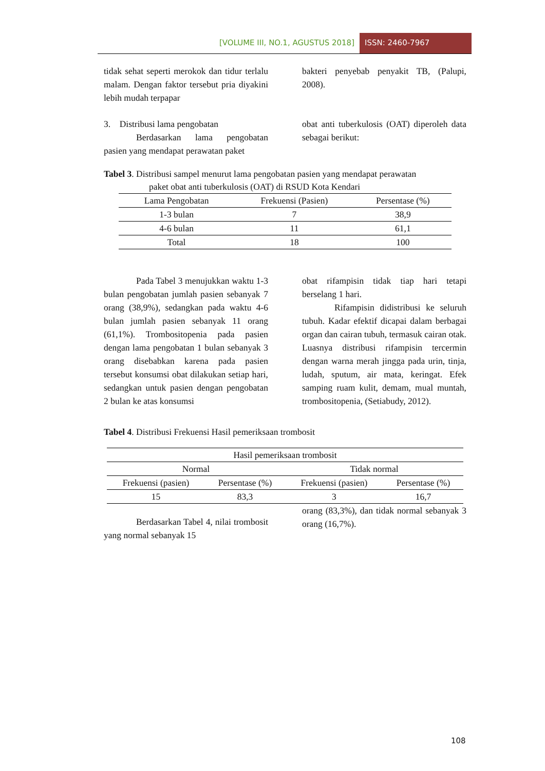[VOLUME III, NO.1, AGUSTUS 2018] ISSN: 2460-7967
tidak sehat seperti merokok dan tidur terlalu malam. Dengan faktor tersebut pria diyakini lebih mudah terpapar
bakteri penyebab penyakit TB, (Palupi, 2008).
3. Distribusi lama pengobatan
Berdasarkan lama pengobatan pasien yang mendapat perawatan paket
obat anti tuberkulosis (OAT) diperoleh data sebagai berikut:
Tabel 3. Distribusi sampel menurut lama pengobatan pasien yang mendapat perawatan
paket obat anti tuberkulosis (OAT) di RSUD Kota Kendari
| Lama Pengobatan | Frekuensi (Pasien) | Persentase (%) |
| --- | --- | --- |
| 1-3 bulan | 7 | 38,9 |
| 4-6 bulan | 11 | 61,1 |
| Total | 18 | 100 |
Pada Tabel 3 menujukkan waktu 1-3 bulan pengobatan jumlah pasien sebanyak 7 orang (38,9%), sedangkan pada waktu 4-6 bulan jumlah pasien sebanyak 11 orang (61,1%). Trombositopenia pada pasien dengan lama pengobatan 1 bulan sebanyak 3 orang disebabkan karena pada pasien tersebut konsumsi obat dilakukan setiap hari, sedangkan untuk pasien dengan pengobatan 2 bulan ke atas konsumsi
obat rifampisin tidak tiap hari tetapi berselang 1 hari.
Rifampisin didistribusi ke seluruh tubuh. Kadar efektif dicapai dalam berbagai organ dan cairan tubuh, termasuk cairan otak. Luasnya distribusi rifampisin tercermin dengan warna merah jingga pada urin, tinja, ludah, sputum, air mata, keringat. Efek samping ruam kulit, demam, mual muntah, trombositopenia, (Setiabudy, 2012).
Tabel 4. Distribusi Frekuensi Hasil pemeriksaan trombosit
| Hasil pemeriksaan trombosit | | | |
| --- | --- | --- | --- |
| Normal | | Tidak normal | |
| Frekuensi (pasien) | Persentase (%) | Frekuensi (pasien) | Persentase (%) |
| 15 | 83,3 | 3 | 16,7 |
Berdasarkan Tabel 4, nilai trombosit yang normal sebanyak 15
orang (83,3%), dan tidak normal sebanyak 3 orang (16,7%).
108